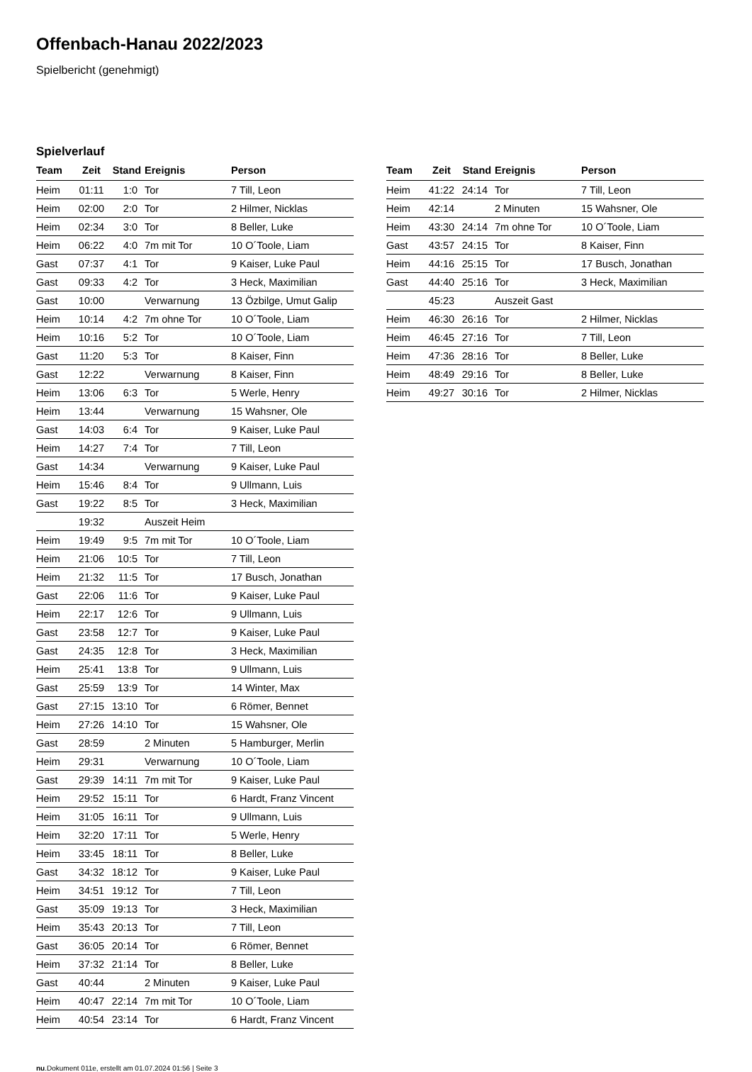Offenbach-Hanau 2022/2023
Spielbericht (genehmigt)
Spielverlauf
| Team | Zeit | Stand | Ereignis | Person |
| --- | --- | --- | --- | --- |
| Heim | 01:11 | 1:0 | Tor | 7 Till, Leon |
| Heim | 02:00 | 2:0 | Tor | 2 Hilmer, Nicklas |
| Heim | 02:34 | 3:0 | Tor | 8 Beller, Luke |
| Heim | 06:22 | 4:0 | 7m mit Tor | 10 O´Toole, Liam |
| Gast | 07:37 | 4:1 | Tor | 9 Kaiser, Luke Paul |
| Gast | 09:33 | 4:2 | Tor | 3 Heck, Maximilian |
| Gast | 10:00 | | Verwarnung | 13 Özbilge, Umut Galip |
| Heim | 10:14 | 4:2 | 7m ohne Tor | 10 O´Toole, Liam |
| Heim | 10:16 | 5:2 | Tor | 10 O´Toole, Liam |
| Gast | 11:20 | 5:3 | Tor | 8 Kaiser, Finn |
| Gast | 12:22 | | Verwarnung | 8 Kaiser, Finn |
| Heim | 13:06 | 6:3 | Tor | 5 Werle, Henry |
| Heim | 13:44 | | Verwarnung | 15 Wahsner, Ole |
| Gast | 14:03 | 6:4 | Tor | 9 Kaiser, Luke Paul |
| Heim | 14:27 | 7:4 | Tor | 7 Till, Leon |
| Gast | 14:34 | | Verwarnung | 9 Kaiser, Luke Paul |
| Heim | 15:46 | 8:4 | Tor | 9 Ullmann, Luis |
| Gast | 19:22 | 8:5 | Tor | 3 Heck, Maximilian |
| | 19:32 | | Auszeit Heim | |
| Heim | 19:49 | 9:5 | 7m mit Tor | 10 O´Toole, Liam |
| Heim | 21:06 | 10:5 | Tor | 7 Till, Leon |
| Heim | 21:32 | 11:5 | Tor | 17 Busch, Jonathan |
| Gast | 22:06 | 11:6 | Tor | 9 Kaiser, Luke Paul |
| Heim | 22:17 | 12:6 | Tor | 9 Ullmann, Luis |
| Gast | 23:58 | 12:7 | Tor | 9 Kaiser, Luke Paul |
| Gast | 24:35 | 12:8 | Tor | 3 Heck, Maximilian |
| Heim | 25:41 | 13:8 | Tor | 9 Ullmann, Luis |
| Gast | 25:59 | 13:9 | Tor | 14 Winter, Max |
| Gast | 27:15 | 13:10 | Tor | 6 Römer, Bennet |
| Heim | 27:26 | 14:10 | Tor | 15 Wahsner, Ole |
| Gast | 28:59 | | 2 Minuten | 5 Hamburger, Merlin |
| Heim | 29:31 | | Verwarnung | 10 O´Toole, Liam |
| Gast | 29:39 | 14:11 | 7m mit Tor | 9 Kaiser, Luke Paul |
| Heim | 29:52 | 15:11 | Tor | 6 Hardt, Franz Vincent |
| Heim | 31:05 | 16:11 | Tor | 9 Ullmann, Luis |
| Heim | 32:20 | 17:11 | Tor | 5 Werle, Henry |
| Heim | 33:45 | 18:11 | Tor | 8 Beller, Luke |
| Gast | 34:32 | 18:12 | Tor | 9 Kaiser, Luke Paul |
| Heim | 34:51 | 19:12 | Tor | 7 Till, Leon |
| Gast | 35:09 | 19:13 | Tor | 3 Heck, Maximilian |
| Heim | 35:43 | 20:13 | Tor | 7 Till, Leon |
| Gast | 36:05 | 20:14 | Tor | 6 Römer, Bennet |
| Heim | 37:32 | 21:14 | Tor | 8 Beller, Luke |
| Gast | 40:44 | | 2 Minuten | 9 Kaiser, Luke Paul |
| Heim | 40:47 | 22:14 | 7m mit Tor | 10 O´Toole, Liam |
| Heim | 40:54 | 23:14 | Tor | 6 Hardt, Franz Vincent |
| Team | Zeit | Stand | Ereignis | Person |
| --- | --- | --- | --- | --- |
| Heim | 41:22 | 24:14 | Tor | 7 Till, Leon |
| Heim | 42:14 | | 2 Minuten | 15 Wahsner, Ole |
| Heim | 43:30 | 24:14 | 7m ohne Tor | 10 O´Toole, Liam |
| Gast | 43:57 | 24:15 | Tor | 8 Kaiser, Finn |
| Heim | 44:16 | 25:15 | Tor | 17 Busch, Jonathan |
| Gast | 44:40 | 25:16 | Tor | 3 Heck, Maximilian |
| | 45:23 | | Auszeit Gast | |
| Heim | 46:30 | 26:16 | Tor | 2 Hilmer, Nicklas |
| Heim | 46:45 | 27:16 | Tor | 7 Till, Leon |
| Heim | 47:36 | 28:16 | Tor | 8 Beller, Luke |
| Heim | 48:49 | 29:16 | Tor | 8 Beller, Luke |
| Heim | 49:27 | 30:16 | Tor | 2 Hilmer, Nicklas |
nu.Dokument 011e, erstellt am 01.07.2024 01:56 | Seite 3